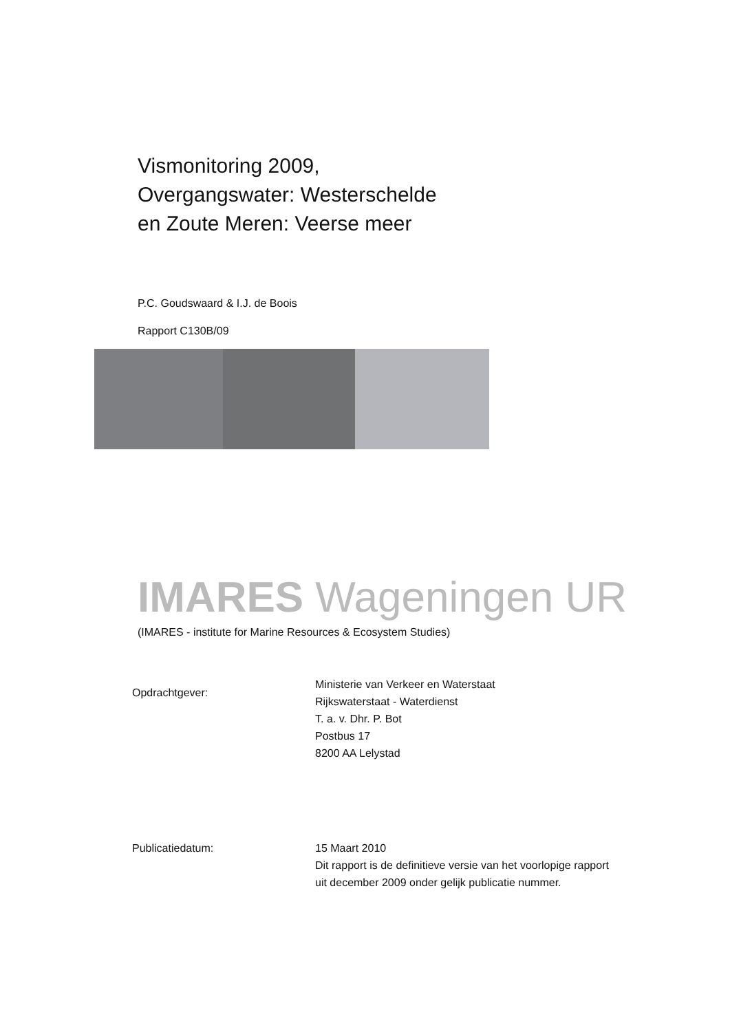Vismonitoring 2009,
Overgangswater: Westerschelde
en Zoute Meren: Veerse meer
P.C. Goudswaard & I.J. de Boois
Rapport C130B/09
IMARES Wageningen UR
(IMARES - institute for Marine Resources & Ecosystem Studies)
Opdrachtgever:
Ministerie van Verkeer en Waterstaat
Rijkswaterstaat - Waterdienst
T. a. v. Dhr. P. Bot
Postbus 17
8200 AA Lelystad
Publicatiedatum: 15 Maart 2010
Dit rapport is de definitieve versie van het voorlopige rapport
uit december 2009 onder gelijk publicatie nummer.